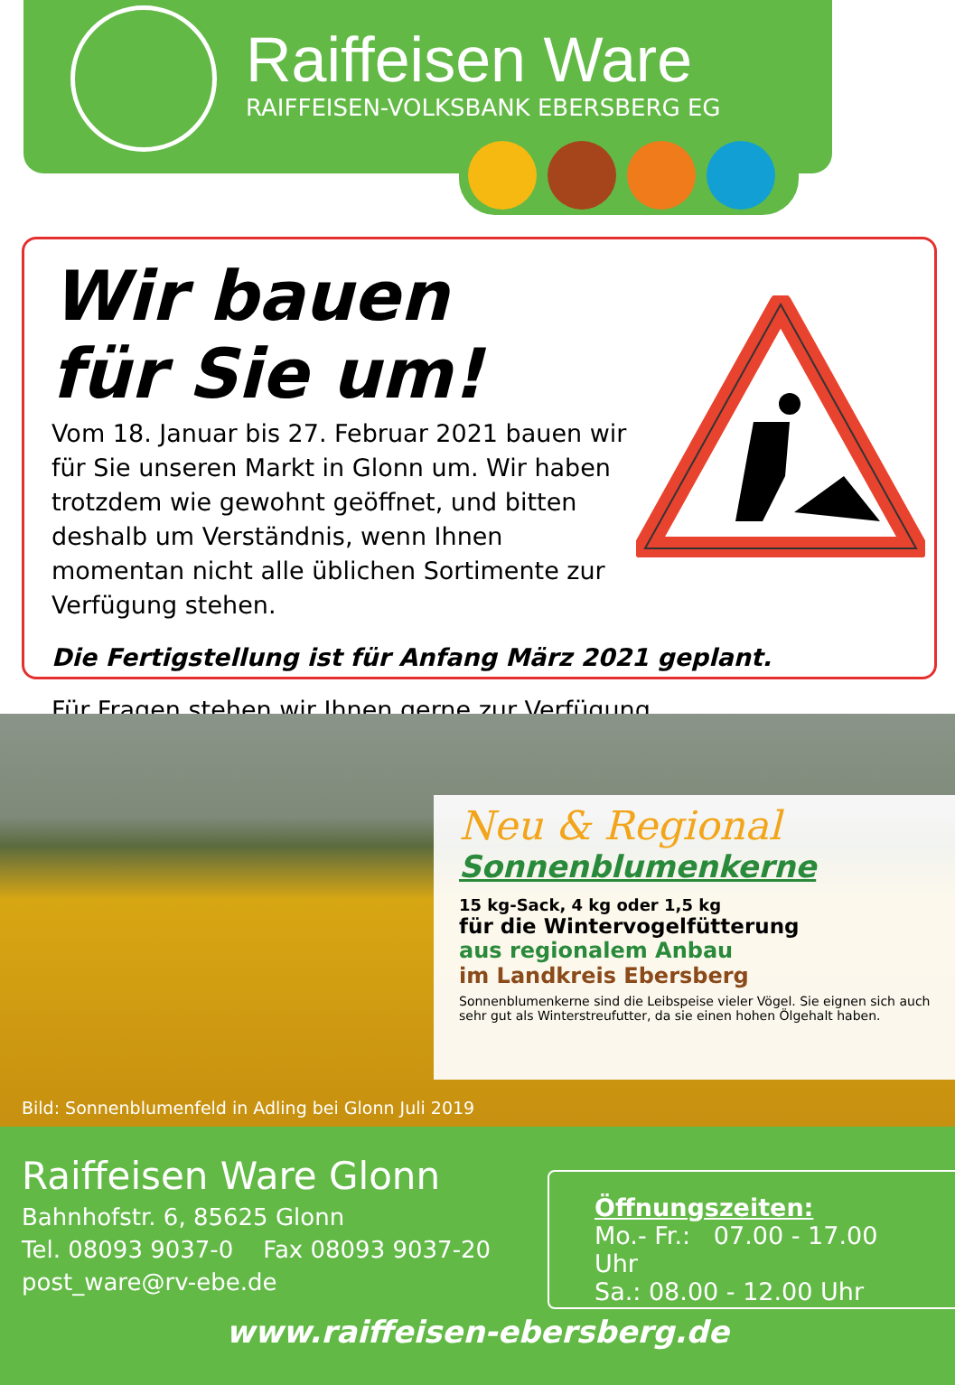Raiffeisen Ware
RAIFFEISEN-VOLKSBANK EBERSBERG EG
Wir bauen
für Sie um!
Vom 18. Januar bis 27. Februar 2021 bauen wir für Sie unseren Markt in Glonn um. Wir haben trotzdem wie gewohnt geöffnet, und bitten deshalb um Verständnis, wenn Ihnen momentan nicht alle üblichen Sortimente zur Verfügung stehen.
Die Fertigstellung ist für Anfang März 2021 geplant.
Für Fragen stehen wir Ihnen gerne zur Verfügung.
Neu & Regional
Sonnenblumenkerne
15 kg-Sack, 4 kg oder 1,5 kg
für die Wintervogelfütterung
aus regionalem Anbau
im Landkreis Ebersberg
Sonnenblumenkerne sind die Leibspeise vieler Vögel. Sie eignen sich auch sehr gut als Winterstreufutter, da sie einen hohen Ölgehalt haben.
Bild: Sonnenblumenfeld in Adling bei Glonn Juli 2019
Raiffeisen Ware Glonn
Bahnhofstr. 6, 85625 Glonn
Tel. 08093 9037-0 Fax 08093 9037-20
post_ware@rv-ebe.de
Öffnungszeiten:
Mo.- Fr.: 07.00 - 17.00 Uhr
Sa.: 08.00 - 12.00 Uhr
www.raiffeisen-ebersberg.de